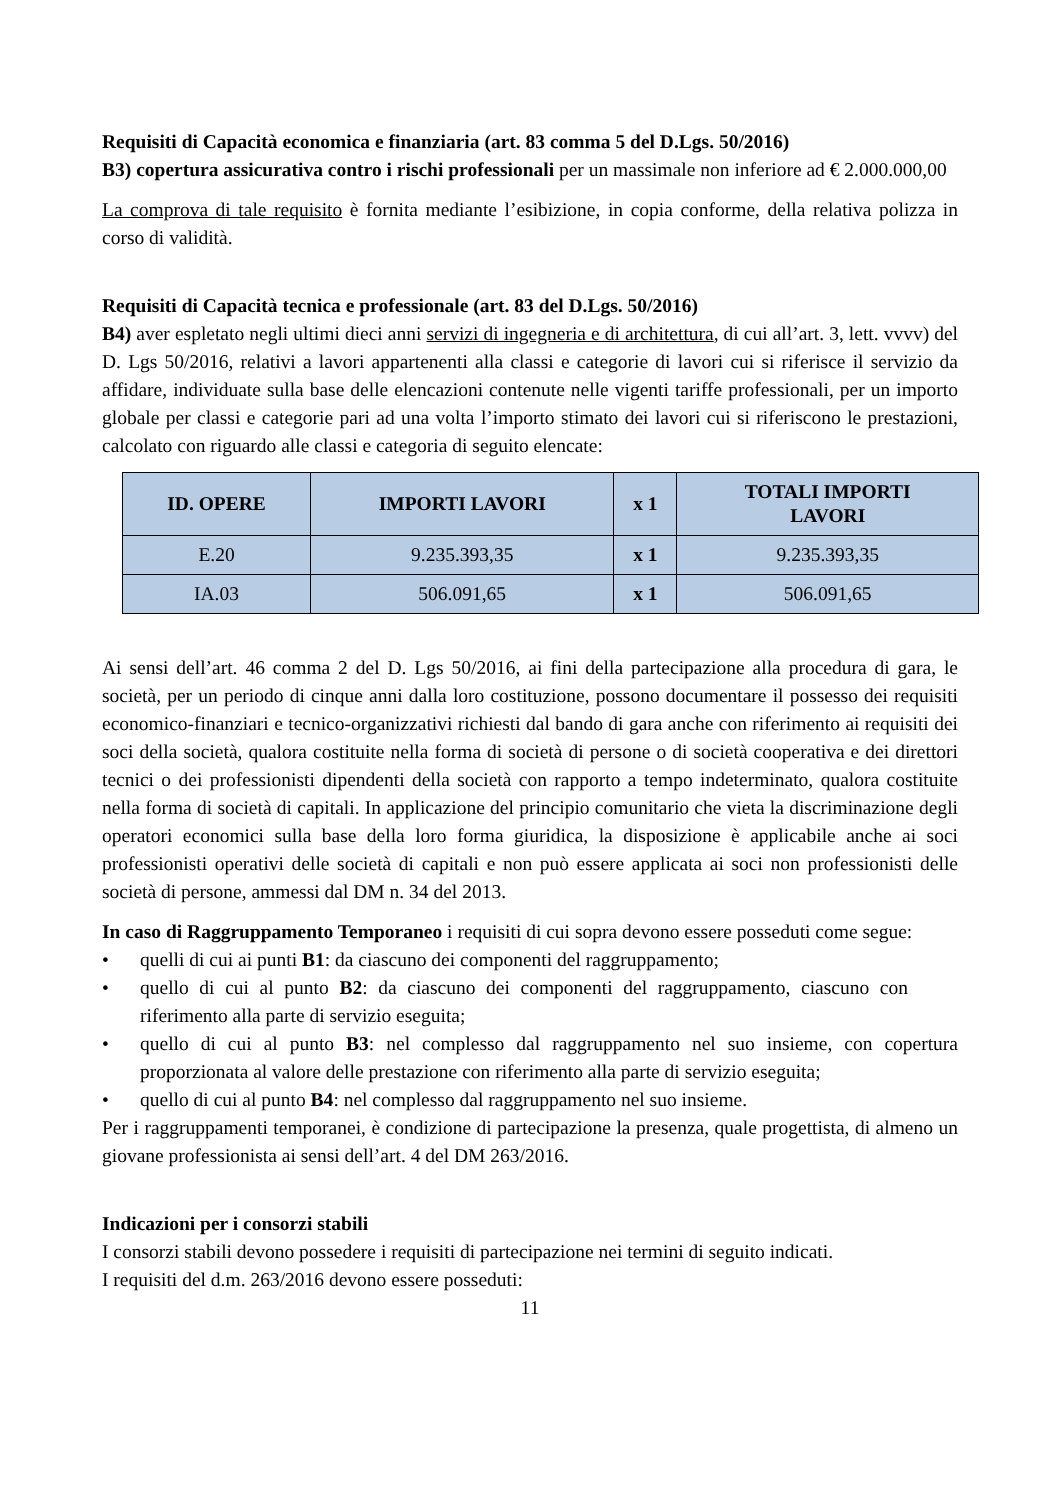Requisiti di Capacità economica e finanziaria (art. 83 comma 5 del D.Lgs. 50/2016)
B3) copertura assicurativa contro i rischi professionali per un massimale non inferiore ad € 2.000.000,00
La comprova di tale requisito è fornita mediante l’esibizione, in copia conforme, della relativa polizza in corso di validità.
Requisiti di Capacità tecnica e professionale (art. 83 del D.Lgs. 50/2016)
B4) aver espletato negli ultimi dieci anni servizi di ingegneria e di architettura, di cui all’art. 3, lett. vvvv) del D. Lgs 50/2016, relativi a lavori appartenenti alla classi e categorie di lavori cui si riferisce il servizio da affidare, individuate sulla base delle elencazioni contenute nelle vigenti tariffe professionali, per un importo globale per classi e categorie pari ad una volta l’importo stimato dei lavori cui si riferiscono le prestazioni, calcolato con riguardo alle classi e categoria di seguito elencate:
| ID. OPERE | IMPORTI LAVORI | x 1 | TOTALI IMPORTI LAVORI |
| --- | --- | --- | --- |
| E.20 | 9.235.393,35 | x 1 | 9.235.393,35 |
| IA.03 | 506.091,65 | x 1 | 506.091,65 |
Ai sensi dell’art. 46 comma 2 del D. Lgs 50/2016, ai fini della partecipazione alla procedura di gara, le società, per un periodo di cinque anni dalla loro costituzione, possono documentare il possesso dei requisiti economico-finanziari e tecnico-organizzativi richiesti dal bando di gara anche con riferimento ai requisiti dei soci della società, qualora costituite nella forma di società di persone o di società cooperativa e dei direttori tecnici o dei professionisti dipendenti della società con rapporto a tempo indeterminato, qualora costituite nella forma di società di capitali. In applicazione del principio comunitario che vieta la discriminazione degli operatori economici sulla base della loro forma giuridica, la disposizione è applicabile anche ai soci professionisti operativi delle società di capitali e non può essere applicata ai soci non professionisti delle società di persone, ammessi dal DM n. 34 del 2013.
In caso di Raggruppamento Temporaneo i requisiti di cui sopra devono essere posseduti come segue:
• quelli di cui ai punti B1: da ciascuno dei componenti del raggruppamento;
• quello di cui al punto B2: da ciascuno dei componenti del raggruppamento, ciascuno con riferimento alla parte di servizio eseguita;
• quello di cui al punto B3: nel complesso dal raggruppamento nel suo insieme, con copertura proporzionata al valore delle prestazione con riferimento alla parte di servizio eseguita;
• quello di cui al punto B4: nel complesso dal raggruppamento nel suo insieme.
Per i raggruppamenti temporanei, è condizione di partecipazione la presenza, quale progettista, di almeno un giovane professionista ai sensi dell’art. 4 del DM 263/2016.
Indicazioni per i consorzi stabili
I consorzi stabili devono possedere i requisiti di partecipazione nei termini di seguito indicati.
I requisiti del d.m. 263/2016 devono essere posseduti:
11